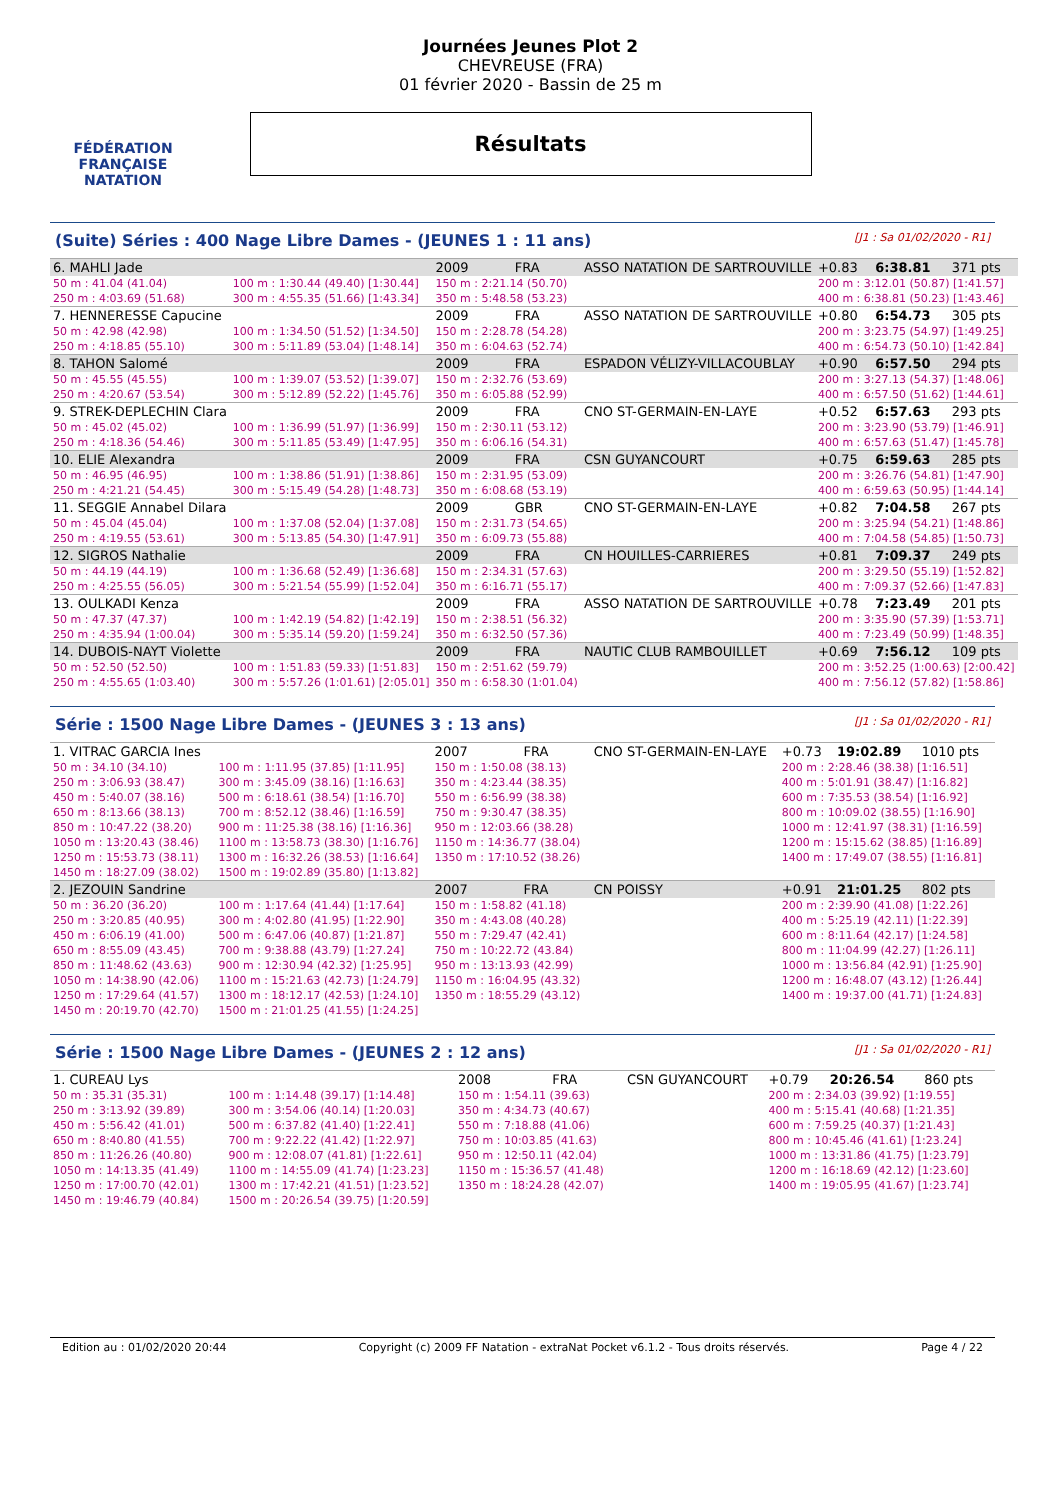FÉDÉRATION FRANÇAISE
NATATION
Journées Jeunes Plot 2
CHEVREUSE (FRA)
01 février 2020 - Bassin de 25 m
Résultats
(Suite) Séries : 400 Nage Libre Dames - (JEUNES 1 : 11 ans) [J1 : Sa 01/02/2020 - R1]
| 6. MAHLI Jade | | | 2009 | FRA | ASSO NATATION DE SARTROUVILLE | | +0.83 | 6:38.81 | 371 pts |
| 50 m : 41.04 (41.04) | | 100 m : 1:30.44 (49.40) [1:30.44] | 150 m : 2:21.14 (50.70) | | | 200 m : 3:12.01 (50.87) [1:41.57] | | | |
| 250 m : 4:03.69 (51.68) | | 300 m : 4:55.35 (51.66) [1:43.34] | 350 m : 5:48.58 (53.23) | | | 400 m : 6:38.81 (50.23) [1:43.46] | | | |
| 7. HENNERESSE Capucine | | | 2009 | FRA | ASSO NATATION DE SARTROUVILLE | | +0.80 | 6:54.73 | 305 pts |
| 50 m : 42.98 (42.98) | | 100 m : 1:34.50 (51.52) [1:34.50] | 150 m : 2:28.78 (54.28) | | | 200 m : 3:23.75 (54.97) [1:49.25] | | | |
| 250 m : 4:18.85 (55.10) | | 300 m : 5:11.89 (53.04) [1:48.14] | 350 m : 6:04.63 (52.74) | | | 400 m : 6:54.73 (50.10) [1:42.84] | | | |
| 8. TAHON Salomé | | | 2009 | FRA | ESPADON VÉLIZY-VILLACOUBLAY | | +0.90 | 6:57.50 | 294 pts |
| 50 m : 45.55 (45.55) | | 100 m : 1:39.07 (53.52) [1:39.07] | 150 m : 2:32.76 (53.69) | | | 200 m : 3:27.13 (54.37) [1:48.06] | | | |
| 250 m : 4:20.67 (53.54) | | 300 m : 5:12.89 (52.22) [1:45.76] | 350 m : 6:05.88 (52.99) | | | 400 m : 6:57.50 (51.62) [1:44.61] | | | |
| 9. STREK-DEPLECHIN Clara | | | 2009 | FRA | CNO ST-GERMAIN-EN-LAYE | | +0.52 | 6:57.63 | 293 pts |
| 50 m : 45.02 (45.02) | | 100 m : 1:36.99 (51.97) [1:36.99] | 150 m : 2:30.11 (53.12) | | | 200 m : 3:23.90 (53.79) [1:46.91] | | | |
| 250 m : 4:18.36 (54.46) | | 300 m : 5:11.85 (53.49) [1:47.95] | 350 m : 6:06.16 (54.31) | | | 400 m : 6:57.63 (51.47) [1:45.78] | | | |
| 10. ELIE Alexandra | | | 2009 | FRA | CSN GUYANCOURT | | +0.75 | 6:59.63 | 285 pts |
| 50 m : 46.95 (46.95) | | 100 m : 1:38.86 (51.91) [1:38.86] | 150 m : 2:31.95 (53.09) | | | 200 m : 3:26.76 (54.81) [1:47.90] | | | |
| 250 m : 4:21.21 (54.45) | | 300 m : 5:15.49 (54.28) [1:48.73] | 350 m : 6:08.68 (53.19) | | | 400 m : 6:59.63 (50.95) [1:44.14] | | | |
| 11. SEGGIE Annabel Dilara | | | 2009 | GBR | CNO ST-GERMAIN-EN-LAYE | | +0.82 | 7:04.58 | 267 pts |
| 50 m : 45.04 (45.04) | | 100 m : 1:37.08 (52.04) [1:37.08] | 150 m : 2:31.73 (54.65) | | | 200 m : 3:25.94 (54.21) [1:48.86] | | | |
| 250 m : 4:19.55 (53.61) | | 300 m : 5:13.85 (54.30) [1:47.91] | 350 m : 6:09.73 (55.88) | | | 400 m : 7:04.58 (54.85) [1:50.73] | | | |
| 12. SIGROS Nathalie | | | 2009 | FRA | CN HOUILLES-CARRIERES | | +0.81 | 7:09.37 | 249 pts |
| 50 m : 44.19 (44.19) | | 100 m : 1:36.68 (52.49) [1:36.68] | 150 m : 2:34.31 (57.63) | | | 200 m : 3:29.50 (55.19) [1:52.82] | | | |
| 250 m : 4:25.55 (56.05) | | 300 m : 5:21.54 (55.99) [1:52.04] | 350 m : 6:16.71 (55.17) | | | 400 m : 7:09.37 (52.66) [1:47.83] | | | |
| 13. OULKADI Kenza | | | 2009 | FRA | ASSO NATATION DE SARTROUVILLE | | +0.78 | 7:23.49 | 201 pts |
| 50 m : 47.37 (47.37) | | 100 m : 1:42.19 (54.82) [1:42.19] | 150 m : 2:38.51 (56.32) | | | 200 m : 3:35.90 (57.39) [1:53.71] | | | |
| 250 m : 4:35.94 (1:00.04) | | 300 m : 5:35.14 (59.20) [1:59.24] | 350 m : 6:32.50 (57.36) | | | 400 m : 7:23.49 (50.99) [1:48.35] | | | |
| 14. DUBOIS-NAYT Violette | | | 2009 | FRA | NAUTIC CLUB RAMBOUILLET | | +0.69 | 7:56.12 | 109 pts |
| 50 m : 52.50 (52.50) | | 100 m : 1:51.83 (59.33) [1:51.83] | 150 m : 2:51.62 (59.79) | | | 200 m : 3:52.25 (1:00.63) [2:00.42] | | | |
| 250 m : 4:55.65 (1:03.40) | | 300 m : 5:57.26 (1:01.61) [2:05.01] | 350 m : 6:58.30 (1:01.04) | | | 400 m : 7:56.12 (57.82) [1:58.86] | | | |
Série : 1500 Nage Libre Dames - (JEUNES 3 : 13 ans) [J1 : Sa 01/02/2020 - R1]
| 1. VITRAC GARCIA Ines | | | 2007 | FRA | CNO ST-GERMAIN-EN-LAYE | | +0.73 | 19:02.89 | 1010 pts |
| 50 m : 34.10 (34.10) | | 100 m : 1:11.95 (37.85) [1:11.95] | 150 m : 1:50.08 (38.13) | | | 200 m : 2:28.46 (38.38) [1:16.51] | | | |
| 250 m : 3:06.93 (38.47) | | 300 m : 3:45.09 (38.16) [1:16.63] | 350 m : 4:23.44 (38.35) | | | 400 m : 5:01.91 (38.47) [1:16.82] | | | |
| 450 m : 5:40.07 (38.16) | | 500 m : 6:18.61 (38.54) [1:16.70] | 550 m : 6:56.99 (38.38) | | | 600 m : 7:35.53 (38.54) [1:16.92] | | | |
| 650 m : 8:13.66 (38.13) | | 700 m : 8:52.12 (38.46) [1:16.59] | 750 m : 9:30.47 (38.35) | | | 800 m : 10:09.02 (38.55) [1:16.90] | | | |
| 850 m : 10:47.22 (38.20) | | 900 m : 11:25.38 (38.16) [1:16.36] | 950 m : 12:03.66 (38.28) | | | 1000 m : 12:41.97 (38.31) [1:16.59] | | | |
| 1050 m : 13:20.43 (38.46) | | 1100 m : 13:58.73 (38.30) [1:16.76] | 1150 m : 14:36.77 (38.04) | | | 1200 m : 15:15.62 (38.85) [1:16.89] | | | |
| 1250 m : 15:53.73 (38.11) | | 1300 m : 16:32.26 (38.53) [1:16.64] | 1350 m : 17:10.52 (38.26) | | | 1400 m : 17:49.07 (38.55) [1:16.81] | | | |
| 1450 m : 18:27.09 (38.02) | | 1500 m : 19:02.89 (35.80) [1:13.82] | | | | | | | |
| 2. JEZOUIN Sandrine | | | 2007 | FRA | CN POISSY | | +0.91 | 21:01.25 | 802 pts |
| 50 m : 36.20 (36.20) | | 100 m : 1:17.64 (41.44) [1:17.64] | 150 m : 1:58.82 (41.18) | | | 200 m : 2:39.90 (41.08) [1:22.26] | | | |
| 250 m : 3:20.85 (40.95) | | 300 m : 4:02.80 (41.95) [1:22.90] | 350 m : 4:43.08 (40.28) | | | 400 m : 5:25.19 (42.11) [1:22.39] | | | |
| 450 m : 6:06.19 (41.00) | | 500 m : 6:47.06 (40.87) [1:21.87] | 550 m : 7:29.47 (42.41) | | | 600 m : 8:11.64 (42.17) [1:24.58] | | | |
| 650 m : 8:55.09 (43.45) | | 700 m : 9:38.88 (43.79) [1:27.24] | 750 m : 10:22.72 (43.84) | | | 800 m : 11:04.99 (42.27) [1:26.11] | | | |
| 850 m : 11:48.62 (43.63) | | 900 m : 12:30.94 (42.32) [1:25.95] | 950 m : 13:13.93 (42.99) | | | 1000 m : 13:56.84 (42.91) [1:25.90] | | | |
| 1050 m : 14:38.90 (42.06) | | 1100 m : 15:21.63 (42.73) [1:24.79] | 1150 m : 16:04.95 (43.32) | | | 1200 m : 16:48.07 (43.12) [1:26.44] | | | |
| 1250 m : 17:29.64 (41.57) | | 1300 m : 18:12.17 (42.53) [1:24.10] | 1350 m : 18:55.29 (43.12) | | | 1400 m : 19:37.00 (41.71) [1:24.83] | | | |
| 1450 m : 20:19.70 (42.70) | | 1500 m : 21:01.25 (41.55) [1:24.25] | | | | | | | |
Série : 1500 Nage Libre Dames - (JEUNES 2 : 12 ans) [J1 : Sa 01/02/2020 - R1]
| 1. CUREAU Lys | | | 2008 | FRA | CSN GUYANCOURT | | +0.79 | 20:26.54 | 860 pts |
| 50 m : 35.31 (35.31) | | 100 m : 1:14.48 (39.17) [1:14.48] | 150 m : 1:54.11 (39.63) | | | 200 m : 2:34.03 (39.92) [1:19.55] | | | |
| 250 m : 3:13.92 (39.89) | | 300 m : 3:54.06 (40.14) [1:20.03] | 350 m : 4:34.73 (40.67) | | | 400 m : 5:15.41 (40.68) [1:21.35] | | | |
| 450 m : 5:56.42 (41.01) | | 500 m : 6:37.82 (41.40) [1:22.41] | 550 m : 7:18.88 (41.06) | | | 600 m : 7:59.25 (40.37) [1:21.43] | | | |
| 650 m : 8:40.80 (41.55) | | 700 m : 9:22.22 (41.42) [1:22.97] | 750 m : 10:03.85 (41.63) | | | 800 m : 10:45.46 (41.61) [1:23.24] | | | |
| 850 m : 11:26.26 (40.80) | | 900 m : 12:08.07 (41.81) [1:22.61] | 950 m : 12:50.11 (42.04) | | | 1000 m : 13:31.86 (41.75) [1:23.79] | | | |
| 1050 m : 14:13.35 (41.49) | | 1100 m : 14:55.09 (41.74) [1:23.23] | 1150 m : 15:36.57 (41.48) | | | 1200 m : 16:18.69 (42.12) [1:23.60] | | | |
| 1250 m : 17:00.70 (42.01) | | 1300 m : 17:42.21 (41.51) [1:23.52] | 1350 m : 18:24.28 (42.07) | | | 1400 m : 19:05.95 (41.67) [1:23.74] | | | |
| 1450 m : 19:46.79 (40.84) | | 1500 m : 20:26.54 (39.75) [1:20.59] | | | | | | | |
Edition au : 01/02/2020 20:44 Copyright (c) 2009 FF Natation - extraNat Pocket v6.1.2 - Tous droits réservés. Page 4 / 22